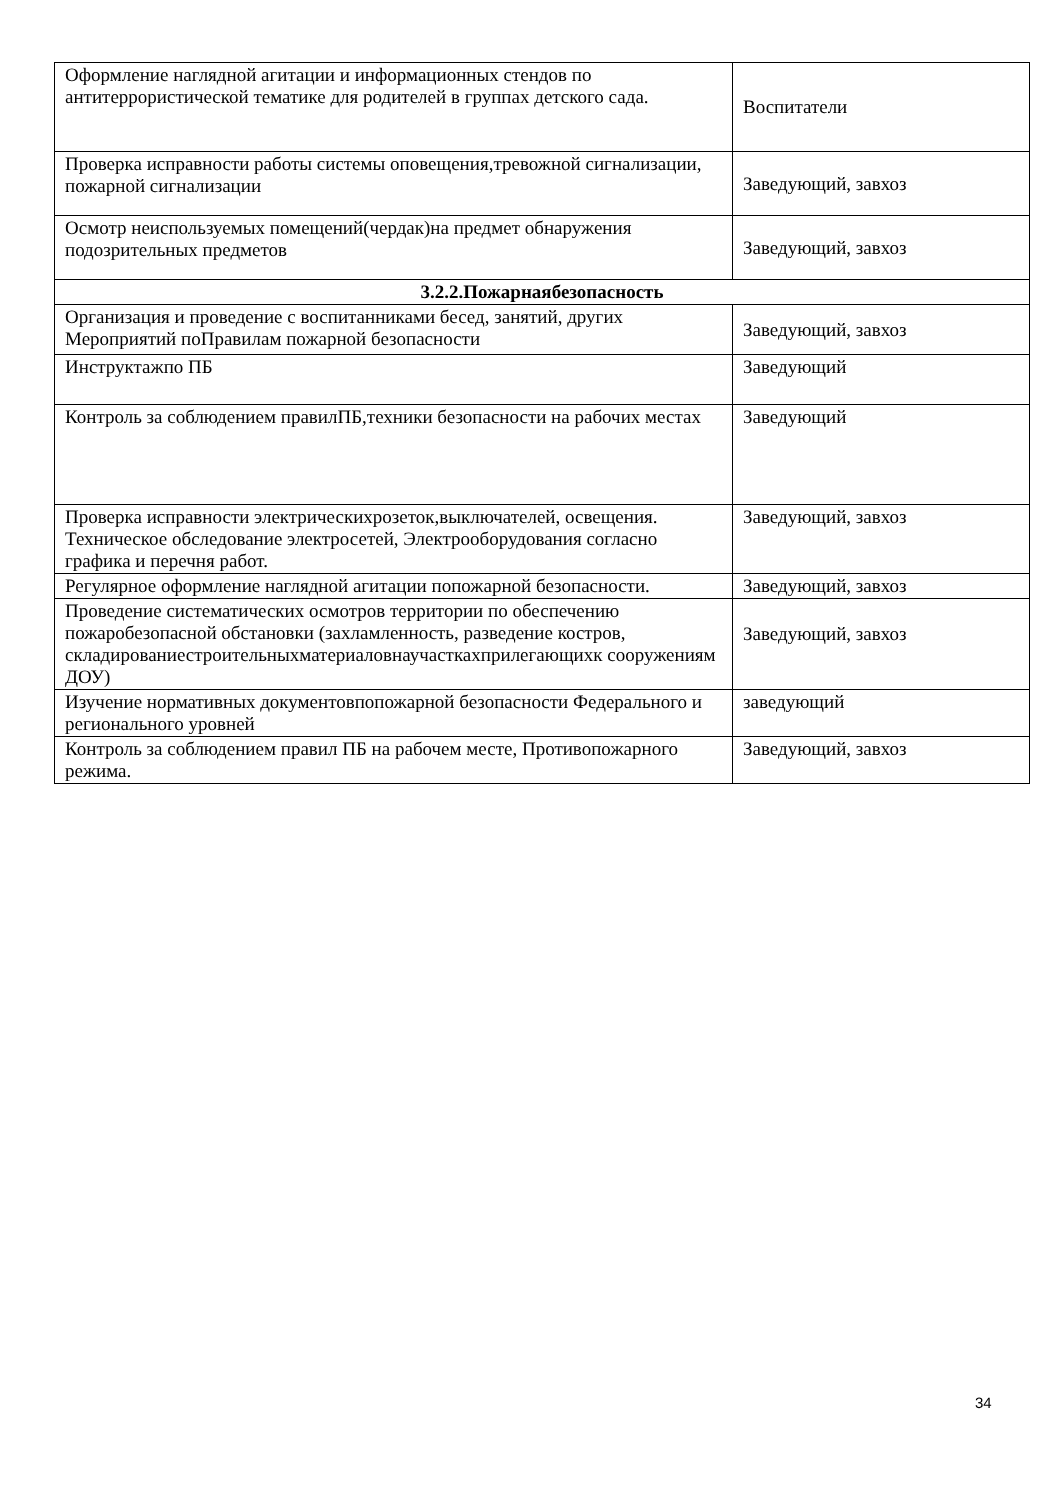| Оформление наглядной агитации и информационных стендов по антитеррористической тематике для родителей в группах детского сада. | Воспитатели |
| Проверка исправности работы системы оповещения,тревожной сигнализации, пожарной сигнализации | Заведующий, завхоз |
| Осмотр неиспользуемых помещений(чердак)на предмет обнаружения подозрительных предметов | Заведующий, завхоз |
| 3.2.2.Пожарнаябезопасность | |
| Организация и проведение с воспитанниками бесед, занятий, других Мероприятий поПравилам пожарной безопасности | Заведующий, завхоз |
| Инструктажпо ПБ | Заведующий |
| Контроль за соблюдением правилПБ,техники безопасности на рабочих местах | Заведующий |
| Проверка исправности электрическихрозеток,выключателей, освещения. Техническое обследование электросетей, Электрооборудования согласно графика и перечня работ. | Заведующий, завхоз |
| Регулярное оформление наглядной агитации попожарной безопасности. | Заведующий, завхоз |
| Проведение систематических осмотров территории по обеспечению пожаробезопасной обстановки (захламленность, разведение костров, складированиестроительныхматериаловнаучасткахприлегающихк сооружениям ДОУ) | Заведующий, завхоз |
| Изучение нормативных документовпопожарной безопасности Федерального и регионального уровней | заведующий |
| Контроль за соблюдением правил ПБ на рабочем месте, Противопожарного режима. | Заведующий, завхоз |
34